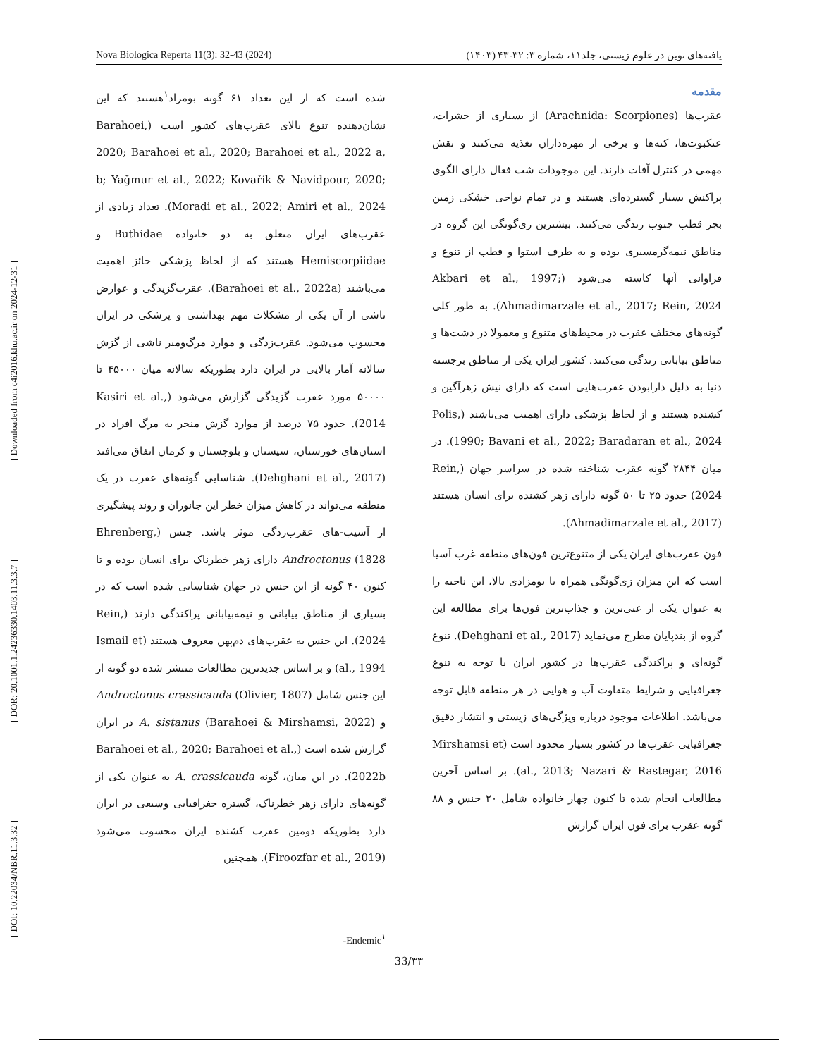[ DOI: 10.22034/NBR.11.3.32 ] [ DOR: 20.1001.1.24236330.1403.11.3.3.7 ] [ Downloaded from c4i2016.khu.ac.ir on 2024-12-31 ]
Nova Biologica Reperta 11(3): 32-43 (2024) یافته‌های نوین در علوم زیستی، جلد۱۱، شماره ۳: ۳۲-۴۳ (۱۴۰۳)
مقدمه
عقرب‌ها (Arachnida: Scorpiones) از بسیاری از حشرات، عنکبوت‌ها، کنه‌ها و برخی از مهره‌داران تغذیه می‌کنند و نقش مهمی در کنترل آفات دارند. این موجودات شب فعال دارای الگوی پراکنش بسیار گسترده‌ای هستند و در تمام نواحی خشکی زمین بجز قطب جنوب زندگی می‌کنند. بیشترین زی‌گونگی این گروه در مناطق نیمه‌گرمسیری بوده و به طرف استوا و قطب از تنوع و فراوانی آنها کاسته می‌شود (Akbari et al., 1997; Ahmadimarzale et al., 2017; Rein, 2024). به طور کلی گونه‌های مختلف عقرب در محیط‌های متنوع و معمولا در دشت‌ها و مناطق بیابانی زندگی می‌کنند. کشور ایران یکی از مناطق برجسته دنیا به دلیل دارابودن عقرب‌هایی است که دارای نیش زهرآگین و کشنده هستند و از لحاظ پزشکی دارای اهمیت می‌باشند (Polis, 1990; Bavani et al., 2022; Baradaran et al., 2024). در میان ۲۸۴۴ گونه عقرب شناخته شده در سراسر جهان (Rein, 2024) حدود ۲۵ تا ۵۰ گونه دارای زهر کشنده برای انسان هستند (Ahmadimarzale et al., 2017).
فون عقرب‌های ایران یکی از متنوع‌ترین فون‌های منطقه غرب آسیا است که این میزان زی‌گونگی همراه با بومزادی بالا، این ناحیه را به عنوان یکی از غنی‌ترین و جذاب‌ترین فون‌ها برای مطالعه این گروه از بندپایان مطرح می‌نماید (Dehghani et al., 2017). تنوع گونه‌ای و پراکندگی عقرب‌ها در کشور ایران با توجه به تنوع جغرافیایی و شرایط متفاوت آب و هوایی در هر منطقه قابل توجه می‌باشد. اطلاعات موجود درباره ویژگی‌های زیستی و انتشار دقیق جغرافیایی عقرب‌ها در کشور بسیار محدود است (Mirshamsi et al., 2013; Nazari & Rastegar, 2016). بر اساس آخرین مطالعات انجام شده تا کنون چهار خانواده شامل ۲۰ جنس و ۸۸ گونه عقرب برای فون ایران گزارش
شده است که از این تعداد ۶۱ گونه بومزاد<sup>۱</sup>هستند که این نشان‌دهنده تنوع بالای عقرب‌های کشور است (Barahoei, 2020; Barahoei et al., 2020; Barahoei et al., 2022 a, b; Yağmur et al., 2022; Kovařík & Navidpour, 2020; Moradi et al., 2022; Amiri et al., 2024). تعداد زیادی از عقرب‌های ایران متعلق به دو خانواده Buthidae و Hemiscorpiidae هستند که از لحاظ پزشکی حائز اهمیت می‌باشند (Barahoei et al., 2022a). عقرب‌گزیدگی و عوارض ناشی از آن یکی از مشکلات مهم بهداشتی و پزشکی در ایران محسوب می‌شود. عقرب‌زدگی و موارد مرگ‌ومیر ناشی از گزش سالانه آمار بالایی در ایران دارد بطوریکه سالانه میان ۴۵۰۰۰ تا ۵۰۰۰۰ مورد عقرب گزیدگی گزارش می‌شود (Kasiri et al., 2014). حدود ۷۵ درصد از موارد گزش منجر به مرگ افراد در استان‌های خوزستان، سیستان و بلوچستان و کرمان اتفاق می‌افتد (Dehghani et al., 2017). شناسایی گونه‌های عقرب در یک منطقه می‌تواند در کاهش میزان خطر این جانوران و روند پیشگیری از آسیب-های عقرب‌زدگی موثر باشد. جنس (Ehrenberg, 1828) Androctonus دارای زهر خطرناک برای انسان بوده و تا کنون ۴۰ گونه از این جنس در جهان شناسایی شده است که در بسیاری از مناطق بیابانی و نیمه‌بیابانی پراکندگی دارند (Rein, 2024). این جنس به عقرب‌های دم‌پهن معروف هستند (Ismail et al., 1994) و بر اساس جدیدترین مطالعات منتشر شده دو گونه از این جنس شامل Androctonus crassicauda (Olivier, 1807) و A. sistanus (Barahoei & Mirshamsi, 2022) در ایران گزارش شده است (Barahoei et al., 2020; Barahoei et al., 2022b). در این میان، گونه A. crassicauda به عنوان یکی از گونه‌های دارای زهر خطرناک، گستره جغرافیایی وسیعی در ایران دارد بطوریکه دومین عقرب کشنده ایران محسوب می‌شود (Firoozfar et al., 2019). همچنین
-Endemic<sup>۱</sup>
33/۳۳